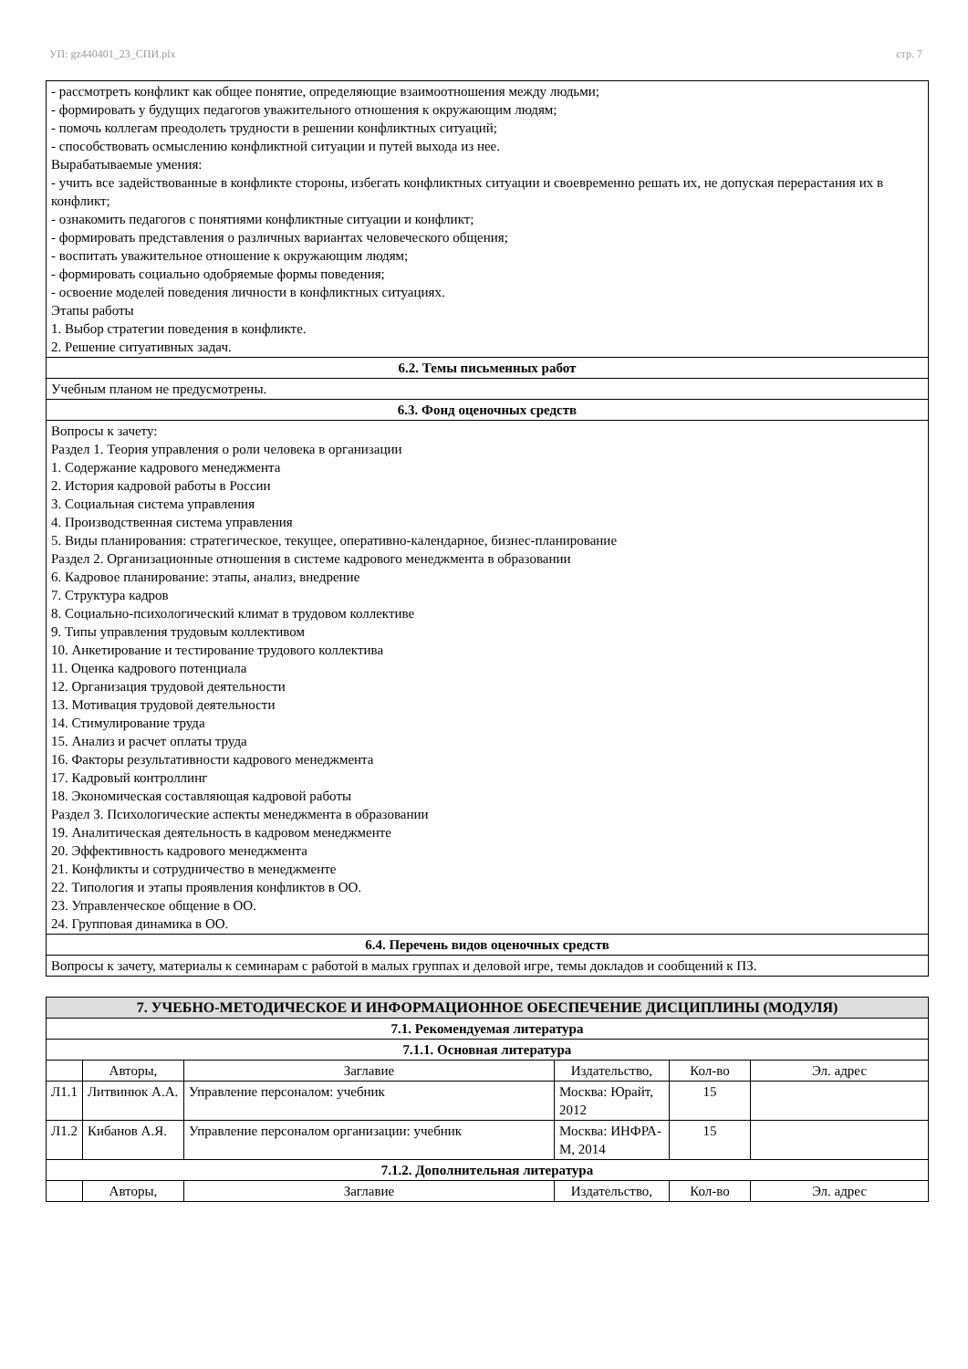УП: gz440401_23_СПИ.plx стр. 7
| - рассмотреть конфликт как общее понятие, определяющие взаимоотношения между людьми; - формировать у будущих педагогов уважительного отношения к окружающим людям; - помочь коллегам преодолеть трудности в решении конфликтных ситуаций; - способствовать осмыслению конфликтной ситуации и путей выхода из нее. Вырабатываемые умения: - учить все задействованные в конфликте стороны, избегать конфликтных ситуации и своевременно решать их, не допуская перерастания их в конфликт; - ознакомить педагогов с понятиями конфликтные ситуации и конфликт; - формировать представления о различных вариантах человеческого общения; - воспитать уважительное отношение к окружающим людям; - формировать социально одобряемые формы поведения; - освоение моделей поведения личности в конфликтных ситуациях. Этапы работы 1. Выбор стратегии поведения в конфликте. 2. Решение ситуативных задач. |
| 6.2. Темы письменных работ |
| Учебным планом не предусмотрены. |
| 6.3. Фонд оценочных средств |
| Вопросы к зачету: Раздел 1. Теория управления о роли человека в организации 1. Содержание кадрового менеджмента 2. История кадровой работы в России 3. Социальная система управления 4. Производственная система управления 5. Виды планирования: стратегическое, текущее, оперативно-календарное, бизнес-планирование Раздел 2. Организационные отношения в системе кадрового менеджмента в образовании 6. Кадровое планирование: этапы, анализ, внедрение 7. Структура кадров 8. Социально-психологический климат в трудовом коллективе 9. Типы управления трудовым коллективом 10. Анкетирование и тестирование трудового коллектива 11. Оценка кадрового потенциала 12. Организация трудовой деятельности 13. Мотивация трудовой деятельности 14. Стимулирование труда 15. Анализ и расчет оплаты труда 16. Факторы результативности кадрового менеджмента 17. Кадровый контроллинг 18. Экономическая составляющая кадровой работы Раздел 3. Психологические аспекты менеджмента в образовании 19. Аналитическая деятельность в кадровом менеджменте 20. Эффективность кадрового менеджмента 21. Конфликты и сотрудничество в менеджменте 22. Типология и этапы проявления конфликтов в ОО. 23. Управленческое общение в ОО. 24. Групповая динамика в ОО. |
| 6.4. Перечень видов оценочных средств |
| Вопросы к зачету, материалы к семинарам с работой в малых группах и деловой игре, темы докладов и сообщений к ПЗ. |
| 7. УЧЕБНО-МЕТОДИЧЕСКОЕ И ИНФОРМАЦИОННОЕ ОБЕСПЕЧЕНИЕ ДИСЦИПЛИНЫ (МОДУЛЯ) | | | | | |
| --- | --- | --- | --- | --- | --- |
| 7.1. Рекомендуемая литература | | | | | |
| 7.1.1. Основная литература | | | | | |
| | Авторы, | Заглавие | Издательство, | Кол-во | Эл. адрес |
| Л1.1 | Литвинюк А.А. | Управление персоналом: учебник | Москва: Юрайт, 2012 | 15 | |
| Л1.2 | Кибанов А.Я. | Управление персоналом организации: учебник | Москва: ИНФРА-М, 2014 | 15 | |
| 7.1.2. Дополнительная литература | | | | | |
| | Авторы, | Заглавие | Издательство, | Кол-во | Эл. адрес |